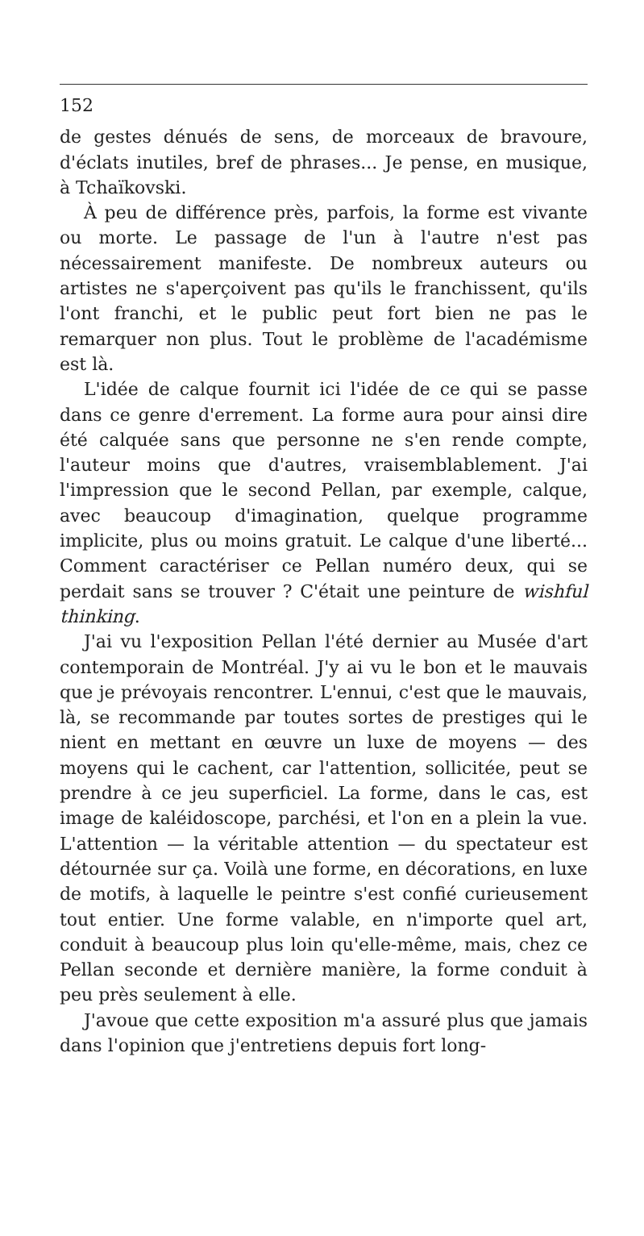152
de gestes dénués de sens, de morceaux de bravoure, d'éclats inutiles, bref de phrases... Je pense, en musique, à Tchaïkovski.
À peu de différence près, parfois, la forme est vivante ou morte. Le passage de l'un à l'autre n'est pas nécessairement manifeste. De nombreux auteurs ou artistes ne s'aperçoivent pas qu'ils le franchissent, qu'ils l'ont franchi, et le public peut fort bien ne pas le remarquer non plus. Tout le problème de l'académisme est là.
L'idée de calque fournit ici l'idée de ce qui se passe dans ce genre d'errement. La forme aura pour ainsi dire été calquée sans que personne ne s'en rende compte, l'auteur moins que d'autres, vraisemblablement. J'ai l'impression que le second Pellan, par exemple, calque, avec beaucoup d'imagination, quelque programme implicite, plus ou moins gratuit. Le calque d'une liberté... Comment caractériser ce Pellan numéro deux, qui se perdait sans se trouver ? C'était une peinture de wishful thinking.
J'ai vu l'exposition Pellan l'été dernier au Musée d'art contemporain de Montréal. J'y ai vu le bon et le mauvais que je prévoyais rencontrer. L'ennui, c'est que le mauvais, là, se recommande par toutes sortes de prestiges qui le nient en mettant en œuvre un luxe de moyens — des moyens qui le cachent, car l'attention, sollicitée, peut se prendre à ce jeu superficiel. La forme, dans le cas, est image de kaléidoscope, parchési, et l'on en a plein la vue. L'attention — la véritable attention — du spectateur est détournée sur ça. Voilà une forme, en décorations, en luxe de motifs, à laquelle le peintre s'est confié curieusement tout entier. Une forme valable, en n'importe quel art, conduit à beaucoup plus loin qu'elle-même, mais, chez ce Pellan seconde et dernière manière, la forme conduit à peu près seulement à elle.
J'avoue que cette exposition m'a assuré plus que jamais dans l'opinion que j'entretiens depuis fort long-